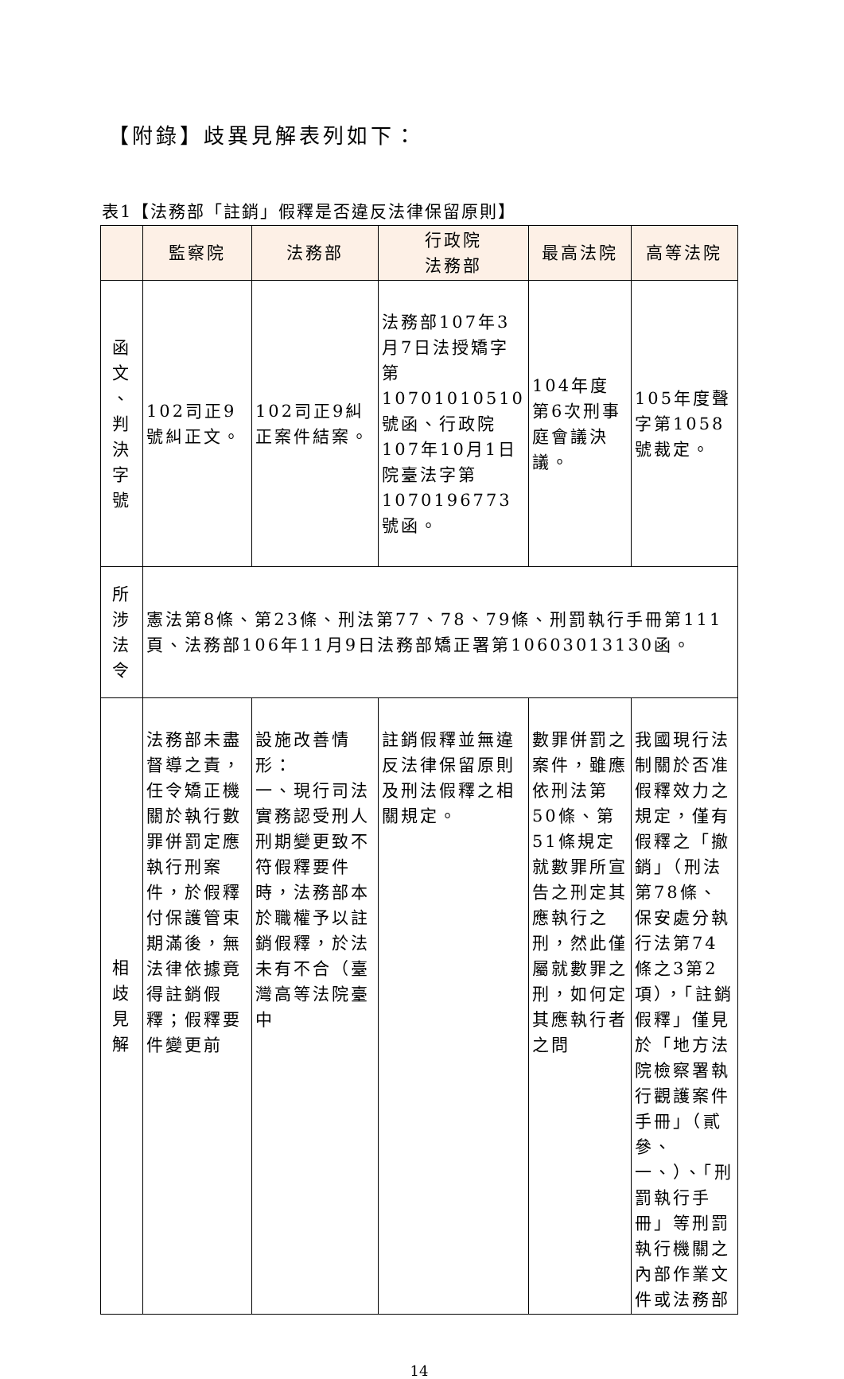【附錄】歧異見解表列如下：
表1【法務部「註銷」假釋是否違反法律保留原則】
| | 監察院 | 法務部 | 行政院 法務部 | 最高法院 | 高等法院 |
| --- | --- | --- | --- | --- | --- |
| 函 文 、 判 決 字 號 | 102司正9號糾正文。 | 102司正9糾正案件結案。 | 法務部107年3月7日法授矯字第10701010510號函、行政院107年10月1日院臺法字第1070196773號函。 | 104年度第6次刑事庭會議決議。 | 105年度聲字第1058號裁定。 |
| 所 涉 法 令 | 憲法第8條、第23條、刑法第77、78、79條、刑罰執行手冊第111頁、法務部106年11月9日法務部矯正署第10603013130函。 | | | | |
| 相 歧 見 解 | 法務部未盡督導之責，任令矯正機關於執行數罪併罰定應執行刑案件，於假釋付保護管束期滿後，無法律依據竟得註銷假釋；假釋要件變更前 | 設施改善情形： 一、現行司法實務認受刑人刑期變更致不符假釋要件時，法務部本於職權予以註銷假釋，於法未有不合（臺灣高等法院臺中 | 註銷假釋並無違反法律保留原則及刑法假釋之相關規定。 | 數罪併罰之案件，雖應依刑法第50條、第51條規定就數罪所宣告之刑定其應執行之刑，然此僅屬就數罪之刑，如何定其應執行者之問 | 我國現行法制關於否准假釋效力之規定，僅有假釋之「撤銷」（刑法第78條、保安處分執行法第74條之3第2項），「註銷假釋」僅見於「地方法院檢察署執行觀護案件手冊」（貳參、一、）、「刑罰執行手冊」等刑罰執行機關之內部作業文件或法務部 |
14